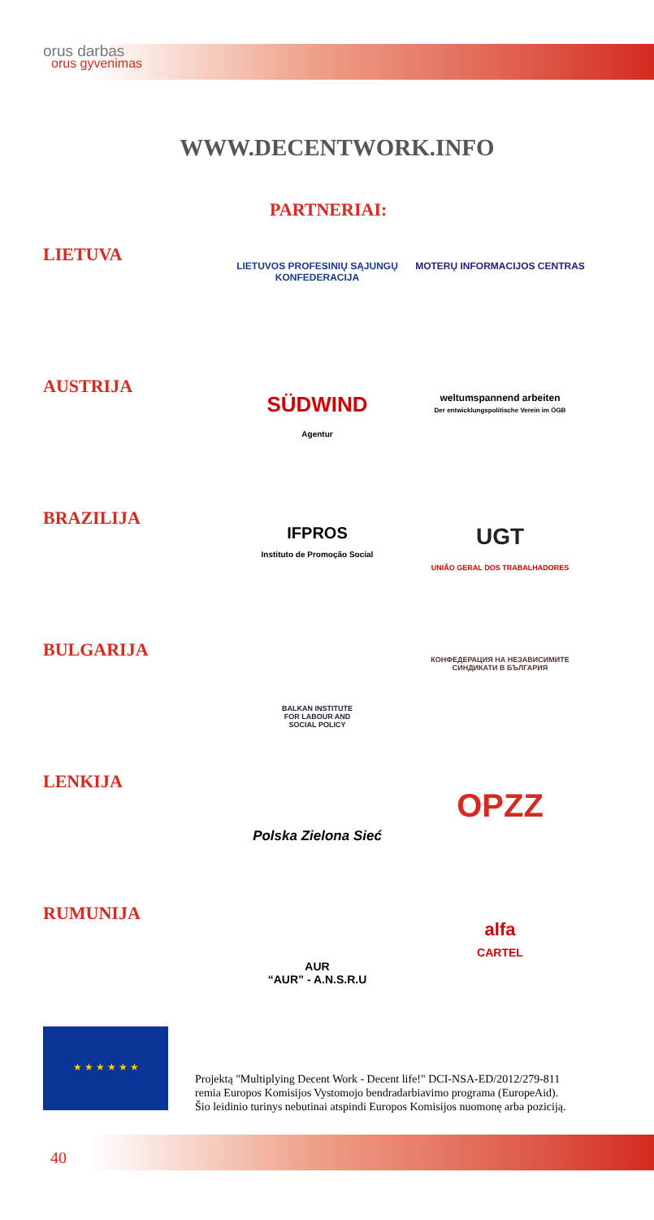orus darbas
orus gyvenimas
WWW.DECENTWORK.INFO
PARTNERIAI:
LIETUVA
LIETUVOS PROFESINIŲ SĄJUNGŲ KONFEDERACIJA
MOTERŲ INFORMACIJOS CENTRAS
AUSTRIJA
SÜDWIND
Agentur
weltumspannend arbeiten
Der entwicklungspolitische Verein im ÖGB
BRAZILIJA
IFPROS
Instituto de Promoção Social
UGT
UNIÃO GERAL DOS TRABALHADORES
BULGARIJA
BALKAN INSTITUTE
FOR LABOUR AND
SOCIAL POLICY
КОНФЕДЕРАЦИЯ НА НЕЗАВИСИМИТЕ СИНДИКАТИ В БЪЛГАРИЯ
LENKIJA
Polska Zielona Sieć
OPZZ
RUMUNIJA
AUR
“AUR” - A.N.S.R.U
alfa
CARTEL
★ ★ ★ ★ ★ ★
Projektą "Multiplying Decent Work - Decent life!" DCI-NSA-ED/2012/279-811
remia Europos Komisijos Vystomojo bendradarbiavimo programa (EuropeAid).
Šio leidinio turinys nebutinai atspindi Europos Komisijos nuomonę arba poziciją.
40